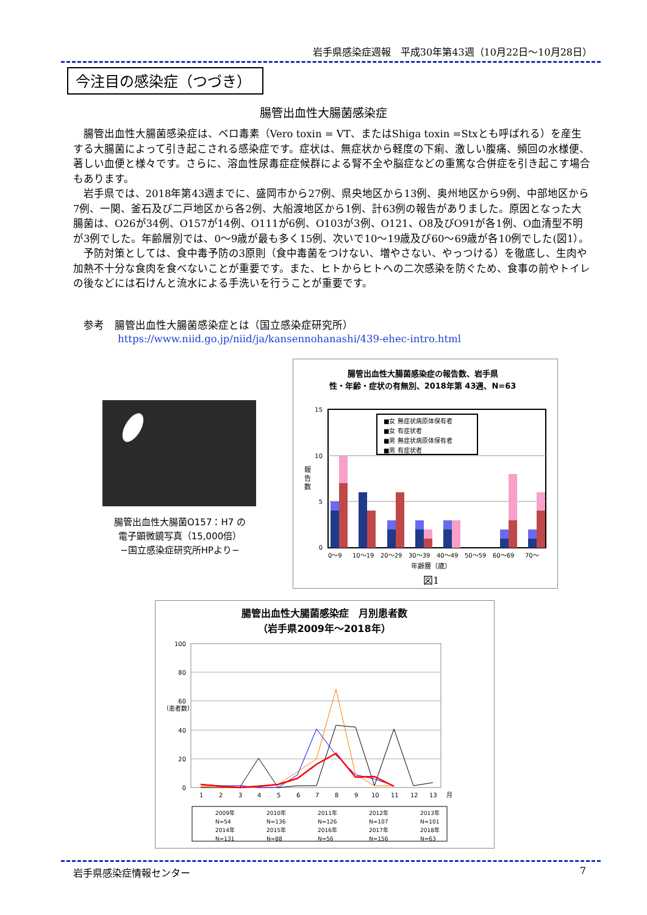岩手県感染症週報　平成30年第43週（10月22日～10月28日）
今注目の感染症（つづき）
腸管出血性大腸菌感染症
腸管出血性大腸菌感染症は、ベロ毒素（Vero toxin = VT、またはShiga toxin =Stxとも呼ばれる）を産生する大腸菌によって引き起こされる感染症です。症状は、無症状から軽度の下痢、激しい腹痛、頻回の水様便、著しい血便と様々です。さらに、溶血性尿毒症症候群による腎不全や脳症などの重篤な合併症を引き起こす場合もあります。
岩手県では、2018年第43週までに、盛岡市から27例、県央地区から13例、奥州地区から9例、中部地区から7例、一関、釜石及び二戸地区から各2例、大船渡地区から1例、計63例の報告がありました。原因となった大腸菌は、O26が34例、O157が14例、O111が6例、O103が3例、O121、O8及びO91が各1例、O血清型不明が3例でした。年齢層別では、0～9歳が最も多く15例、次いで10～19歳及び60～69歳が各10例でした(図1）。
予防対策としては、食中毒予防の3原則（食中毒菌をつけない、増やさない、やっつける）を徹底し、生肉や加熱不十分な食肉を食べないことが重要です。また、ヒトからヒトへの二次感染を防ぐため、食事の前やトイレの後などには石けんと流水による手洗いを行うことが重要です。
参考　腸管出血性大腸菌感染症とは（国立感染症研究所）
https://www.niid.go.jp/niid/ja/kansennohanashi/439-ehec-intro.html
腸管出血性大腸菌O157：H7 の
電子顕微鏡写真（15,000倍）
−国立感染症研究所HPより−
腸管出血性大腸菌感染症の報告数、岩手県
性・年齢・症状の有無別、2018年第 43週、N=63
15
10
5
0
報
告
数
■女 無症状病原体保有者
■女 有症状者
■男 無症状病原体保有者
■男 有症状者
0～9 10～19 20～29 30～39 40～49 50～59 60～69 70～
年齢層（歳）
図1
腸管出血性大腸菌感染症　月別患者数
（岩手県2009年～2018年）
100
80
60
40
20
0
（患者数）
1 2 3 4 5 6 7 8 9 10 11 12 13 月
2009年 2010年 2011年 2012年 2013年
N=54 N=136 N=126 N=107 N=101
2014年 2015年 2016年 2017年 2018年
N=131 N=88 N=56 N=156 N=63
岩手県感染症情報センター 7